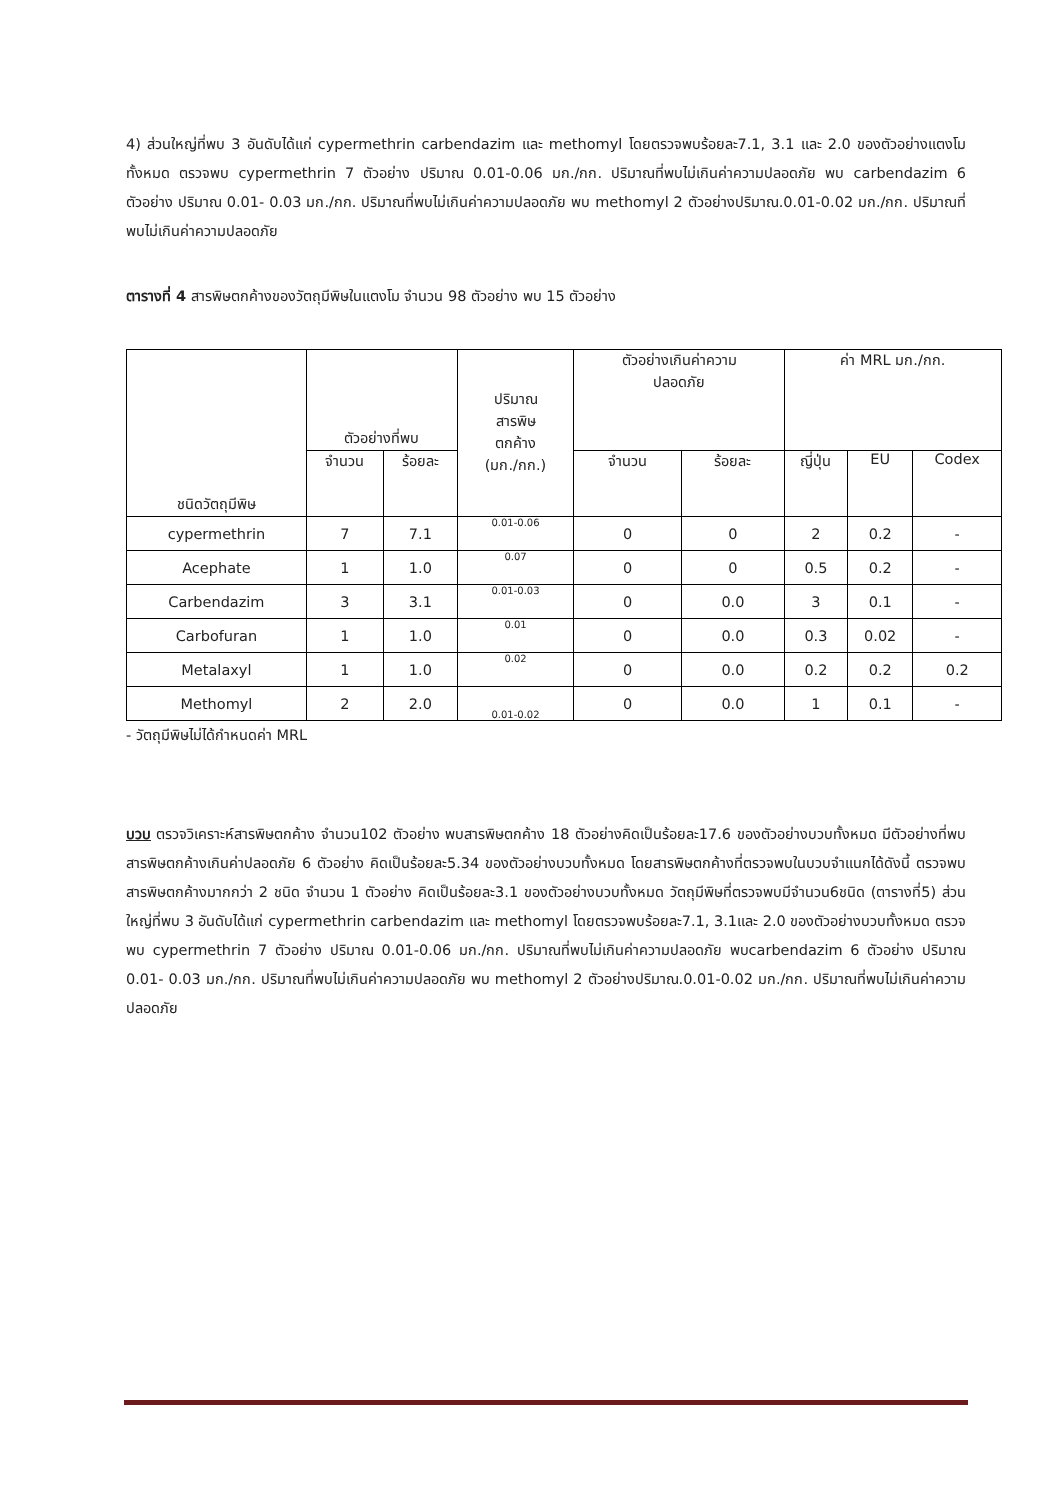4) ส่วนใหญ่ที่พบ 3 อันดับได้แก่ cypermethrin carbendazim และ methomyl โดยตรวจพบร้อยละ7.1, 3.1 และ 2.0 ของตัวอย่างแตงโมทั้งหมด ตรวจพบ cypermethrin 7 ตัวอย่าง ปริมาณ 0.01-0.06 มก./กก. ปริมาณที่พบไม่เกินค่าความปลอดภัย พบ carbendazim 6 ตัวอย่าง ปริมาณ 0.01- 0.03 มก./กก. ปริมาณที่พบไม่เกินค่าความปลอดภัย พบ methomyl 2 ตัวอย่างปริมาณ.0.01-0.02 มก./กก. ปริมาณที่พบไม่เกินค่าความปลอดภัย
ตารางที่ 4 สารพิษตกค้างของวัตถุมีพิษในแตงโม จำนวน 98 ตัวอย่าง พบ 15 ตัวอย่าง
| ชนิดวัตถุมีพิษ | ตัวอย่างที่พบ | | ปริมาณ สารพิษ ตกค้าง (มก./กก.) | ตัวอย่างเกินค่าความ ปลอดภัย | | ค่า MRL มก./กก. | | |
| --- | --- | --- | --- | --- | --- | --- | --- | --- |
| | จำนวน | ร้อยละ | | จำนวน | ร้อยละ | ญี่ปุ่น | EU | Codex |
| cypermethrin | 7 | 7.1 | 0.01-0.06 | 0 | 0 | 2 | 0.2 | - |
| Acephate | 1 | 1.0 | 0.07 | 0 | 0 | 0.5 | 0.2 | - |
| Carbendazim | 3 | 3.1 | 0.01-0.03 | 0 | 0.0 | 3 | 0.1 | - |
| Carbofuran | 1 | 1.0 | 0.01 | 0 | 0.0 | 0.3 | 0.02 | - |
| Metalaxyl | 1 | 1.0 | 0.02 | 0 | 0.0 | 0.2 | 0.2 | 0.2 |
| Methomyl | 2 | 2.0 | 0.01-0.02 | 0 | 0.0 | 1 | 0.1 | - |
- วัตถุมีพิษไม่ได้กำหนดค่า MRL
บวบ ตรวจวิเคราะห์สารพิษตกค้าง จำนวน102 ตัวอย่าง พบสารพิษตกค้าง 18 ตัวอย่างคิดเป็นร้อยละ17.6 ของตัวอย่างบวบทั้งหมด มีตัวอย่างที่พบสารพิษตกค้างเกินค่าปลอดภัย 6 ตัวอย่าง คิดเป็นร้อยละ5.34 ของตัวอย่างบวบทั้งหมด โดยสารพิษตกค้างที่ตรวจพบในบวบจำแนกได้ดังนี้ ตรวจพบสารพิษตกค้างมากกว่า 2 ชนิด จำนวน 1 ตัวอย่าง คิดเป็นร้อยละ3.1 ของตัวอย่างบวบทั้งหมด วัตถุมีพิษที่ตรวจพบมีจำนวน6ชนิด (ตารางที่5) ส่วนใหญ่ที่พบ 3 อันดับได้แก่ cypermethrin carbendazim และ methomyl โดยตรวจพบร้อยละ7.1, 3.1และ 2.0 ของตัวอย่างบวบทั้งหมด ตรวจพบ cypermethrin 7 ตัวอย่าง ปริมาณ 0.01-0.06 มก./กก. ปริมาณที่พบไม่เกินค่าความปลอดภัย พบcarbendazim 6 ตัวอย่าง ปริมาณ 0.01- 0.03 มก./กก. ปริมาณที่พบไม่เกินค่าความปลอดภัย พบ methomyl 2 ตัวอย่างปริมาณ.0.01-0.02 มก./กก. ปริมาณที่พบไม่เกินค่าความปลอดภัย